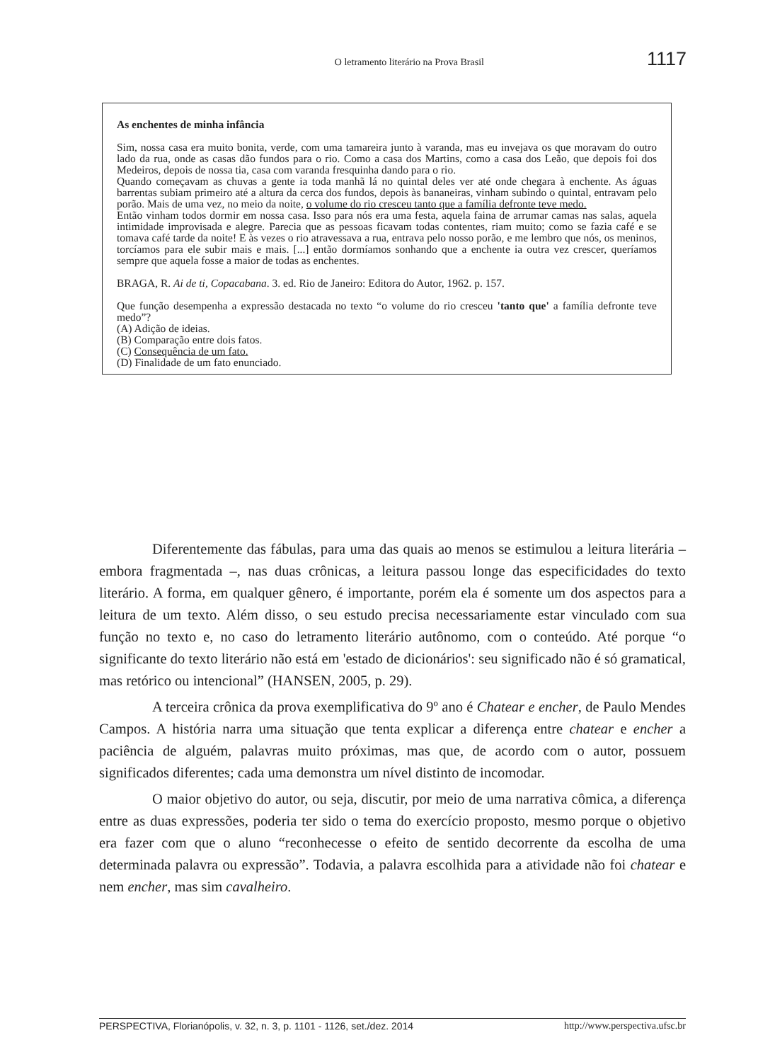O letramento literário na Prova Brasil 1117
As enchentes de minha infância
Sim, nossa casa era muito bonita, verde, com uma tamareira junto à varanda, mas eu invejava os que moravam do outro lado da rua, onde as casas dão fundos para o rio. Como a casa dos Martins, como a casa dos Leão, que depois foi dos Medeiros, depois de nossa tia, casa com varanda fresquinha dando para o rio.
Quando começavam as chuvas a gente ia toda manhã lá no quintal deles ver até onde chegara à enchente. As águas barrentas subiam primeiro até a altura da cerca dos fundos, depois às bananeiras, vinham subindo o quintal, entravam pelo porão. Mais de uma vez, no meio da noite, o volume do rio cresceu tanto que a família defronte teve medo.
Então vinham todos dormir em nossa casa. Isso para nós era uma festa, aquela faina de arrumar camas nas salas, aquela intimidade improvisada e alegre. Parecia que as pessoas ficavam todas contentes, riam muito; como se fazia café e se tomava café tarde da noite! E às vezes o rio atravessava a rua, entrava pelo nosso porão, e me lembro que nós, os meninos, torcíamos para ele subir mais e mais. [...] então dormíamos sonhando que a enchente ia outra vez crescer, queríamos sempre que aquela fosse a maior de todas as enchentes.
BRAGA, R. Ai de ti, Copacabana. 3. ed. Rio de Janeiro: Editora do Autor, 1962. p. 157.
Que função desempenha a expressão destacada no texto “o volume do rio cresceu 'tanto que' a família defronte teve medo”?
(A) Adição de ideias.
(B) Comparação entre dois fatos.
(C) Consequência de um fato.
(D) Finalidade de um fato enunciado.
Diferentemente das fábulas, para uma das quais ao menos se estimulou a leitura literária – embora fragmentada –, nas duas crônicas, a leitura passou longe das especificidades do texto literário. A forma, em qualquer gênero, é importante, porém ela é somente um dos aspectos para a leitura de um texto. Além disso, o seu estudo precisa necessariamente estar vinculado com sua função no texto e, no caso do letramento literário autônomo, com o conteúdo. Até porque “o significante do texto literário não está em 'estado de dicionários': seu significado não é só gramatical, mas retórico ou intencional” (HANSEN, 2005, p. 29).
A terceira crônica da prova exemplificativa do 9º ano é Chatear e encher, de Paulo Mendes Campos. A história narra uma situação que tenta explicar a diferença entre chatear e encher a paciência de alguém, palavras muito próximas, mas que, de acordo com o autor, possuem significados diferentes; cada uma demonstra um nível distinto de incomodar.
O maior objetivo do autor, ou seja, discutir, por meio de uma narrativa cômica, a diferença entre as duas expressões, poderia ter sido o tema do exercício proposto, mesmo porque o objetivo era fazer com que o aluno “reconhecesse o efeito de sentido decorrente da escolha de uma determinada palavra ou expressão”. Todavia, a palavra escolhida para a atividade não foi chatear e nem encher, mas sim cavalheiro.
PERSPECTIVA, Florianópolis, v. 32, n. 3, p. 1101 - 1126, set./dez. 2014 http://www.perspectiva.ufsc.br